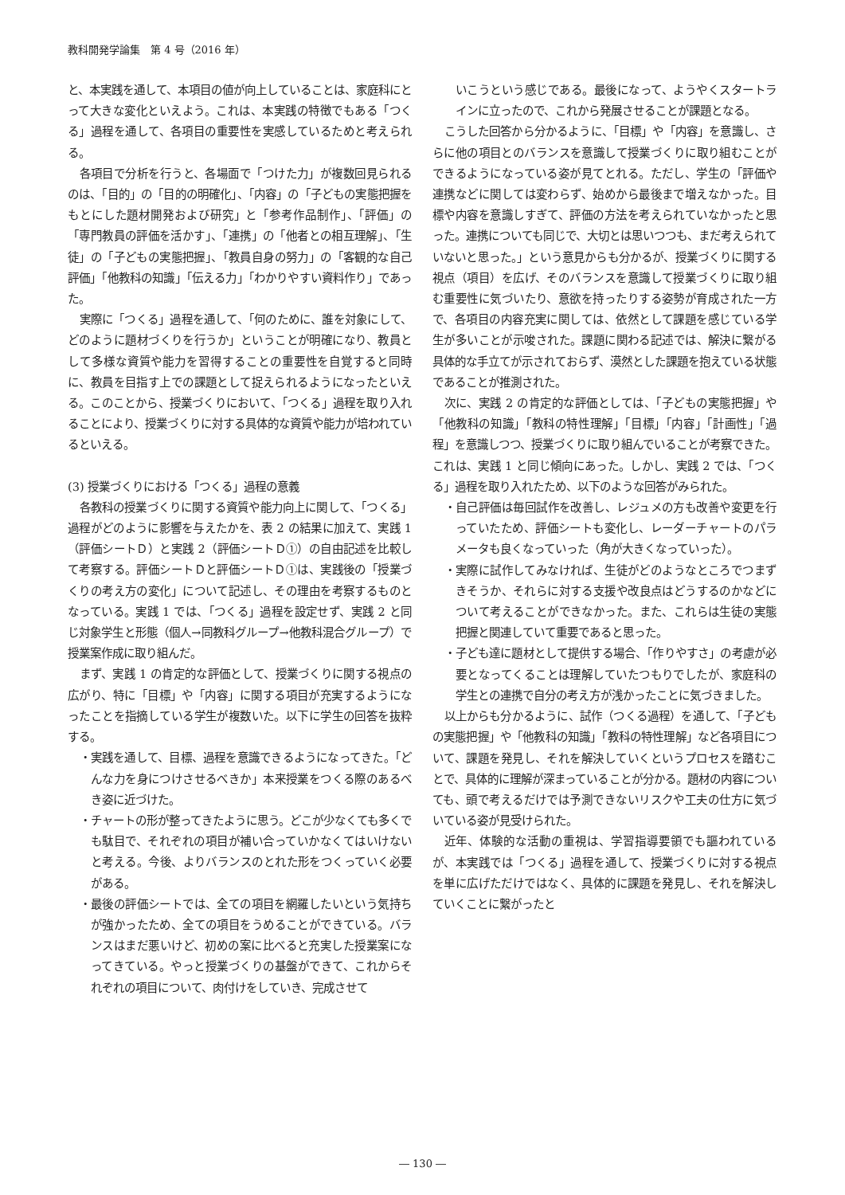教科開発学論集　第 4 号（2016 年）
と、本実践を通して、本項目の値が向上していることは、家庭科にとって大きな変化といえよう。これは、本実践の特徴でもある「つくる」過程を通して、各項目の重要性を実感しているためと考えられる。
各項目で分析を行うと、各場面で「つけた力」が複数回見られるのは、「目的」の「目的の明確化」、「内容」の「子どもの実態把握をもとにした題材開発および研究」と「参考作品制作」、「評価」の「専門教員の評価を活かす」、「連携」の「他者との相互理解」、「生徒」の「子どもの実態把握」、「教員自身の努力」の「客観的な自己評価」「他教科の知識」「伝える力」「わかりやすい資料作り」であった。
実際に「つくる」過程を通して、「何のために、誰を対象にして、どのように題材づくりを行うか」ということが明確になり、教員として多様な資質や能力を習得することの重要性を自覚すると同時に、教員を目指す上での課題として捉えられるようになったといえる。このことから、授業づくりにおいて、「つくる」過程を取り入れることにより、授業づくりに対する具体的な資質や能力が培われているといえる。
(3) 授業づくりにおける「つくる」過程の意義
各教科の授業づくりに関する資質や能力向上に関して、「つくる」過程がどのように影響を与えたかを、表 2 の結果に加えて、実践 1（評価シートＤ）と実践 2（評価シートＤ①）の自由記述を比較して考察する。評価シートＤと評価シートＤ①は、実践後の「授業づくりの考え方の変化」について記述し、その理由を考察するものとなっている。実践 1 では、「つくる」過程を設定せず、実践 2 と同じ対象学生と形態（個人→同教科グループ→他教科混合グループ）で授業案作成に取り組んだ。
まず、実践 1 の肯定的な評価として、授業づくりに関する視点の広がり、特に「目標」や「内容」に関する項目が充実するようになったことを指摘している学生が複数いた。以下に学生の回答を抜粋する。
・実践を通して、目標、過程を意識できるようになってきた。「どんな力を身につけさせるべきか」本来授業をつくる際のあるべき姿に近づけた。
・チャートの形が整ってきたように思う。どこが少なくても多くでも駄目で、それぞれの項目が補い合っていかなくてはいけないと考える。今後、よりバランスのとれた形をつくっていく必要がある。
・最後の評価シートでは、全ての項目を網羅したいという気持ちが強かったため、全ての項目をうめることができている。バランスはまだ悪いけど、初めの案に比べると充実した授業案になってきている。やっと授業づくりの基盤ができて、これからそれぞれの項目について、肉付けをしていき、完成させて
いこうという感じである。最後になって、ようやくスタートラインに立ったので、これから発展させることが課題となる。
こうした回答から分かるように、「目標」や「内容」を意識し、さらに他の項目とのバランスを意識して授業づくりに取り組むことができるようになっている姿が見てとれる。ただし、学生の「評価や連携などに関しては変わらず、始めから最後まで増えなかった。目標や内容を意識しすぎて、評価の方法を考えられていなかったと思った。連携についても同じで、大切とは思いつつも、まだ考えられていないと思った。」という意見からも分かるが、授業づくりに関する視点（項目）を広げ、そのバランスを意識して授業づくりに取り組む重要性に気づいたり、意欲を持ったりする姿勢が育成された一方で、各項目の内容充実に関しては、依然として課題を感じている学生が多いことが示唆された。課題に関わる記述では、解決に繋がる具体的な手立てが示されておらず、漠然とした課題を抱えている状態であることが推測された。
次に、実践 2 の肯定的な評価としては、「子どもの実態把握」や「他教科の知識」「教科の特性理解」「目標」「内容」「計画性」「過程」を意識しつつ、授業づくりに取り組んでいることが考察できた。これは、実践 1 と同じ傾向にあった。しかし、実践 2 では、「つくる」過程を取り入れたため、以下のような回答がみられた。
・自己評価は毎回試作を改善し、レジュメの方も改善や変更を行っていたため、評価シートも変化し、レーダーチャートのパラメータも良くなっていった（角が大きくなっていった）。
・実際に試作してみなければ、生徒がどのようなところでつまずきそうか、それらに対する支援や改良点はどうするのかなどについて考えることができなかった。また、これらは生徒の実態把握と関連していて重要であると思った。
・子ども達に題材として提供する場合、「作りやすさ」の考慮が必要となってくることは理解していたつもりでしたが、家庭科の学生との連携で自分の考え方が浅かったことに気づきました。
以上からも分かるように、試作（つくる過程）を通して、「子どもの実態把握」や「他教科の知識」「教科の特性理解」など各項目について、課題を発見し、それを解決していくというプロセスを踏むことで、具体的に理解が深まっていることが分かる。題材の内容についても、頭で考えるだけでは予測できないリスクや工夫の仕方に気づいている姿が見受けられた。
近年、体験的な活動の重視は、学習指導要領でも謳われているが、本実践では「つくる」過程を通して、授業づくりに対する視点を単に広げただけではなく、具体的に課題を発見し、それを解決していくことに繋がったと
― 130 ―